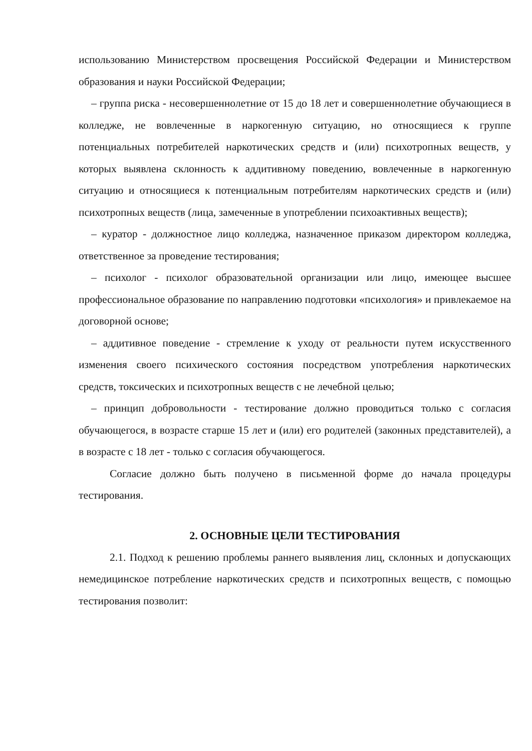использованию Министерством просвещения Российской Федерации и Министерством образования и науки Российской Федерации;
– группа риска - несовершеннолетние от 15 до 18 лет и совершеннолетние обучающиеся в колледже, не вовлеченные в наркогенную ситуацию, но относящиеся к группе потенциальных потребителей наркотических средств и (или) психотропных веществ, у которых выявлена склонность к аддитивному поведению, вовлеченные в наркогенную ситуацию и относящиеся к потенциальным потребителям наркотических средств и (или) психотропных веществ (лица, замеченные в употреблении психоактивных веществ);
– куратор - должностное лицо колледжа, назначенное приказом директором колледжа, ответственное за проведение тестирования;
– психолог - психолог образовательной организации или лицо, имеющее высшее профессиональное образование по направлению подготовки «психология» и привлекаемое на договорной основе;
– аддитивное поведение - стремление к уходу от реальности путем искусственного изменения своего психического состояния посредством употребления наркотических средств, токсических и психотропных веществ с не лечебной целью;
– принцип добровольности - тестирование должно проводиться только с согласия обучающегося, в возрасте старше 15 лет и (или) его родителей (законных представителей), а в возрасте с 18 лет - только с согласия обучающегося.
Согласие должно быть получено в письменной форме до начала процедуры тестирования.
2. ОСНОВНЫЕ ЦЕЛИ ТЕСТИРОВАНИЯ
2.1. Подход к решению проблемы раннего выявления лиц, склонных и допускающих немедицинское потребление наркотических средств и психотропных веществ, с помощью тестирования позволит: